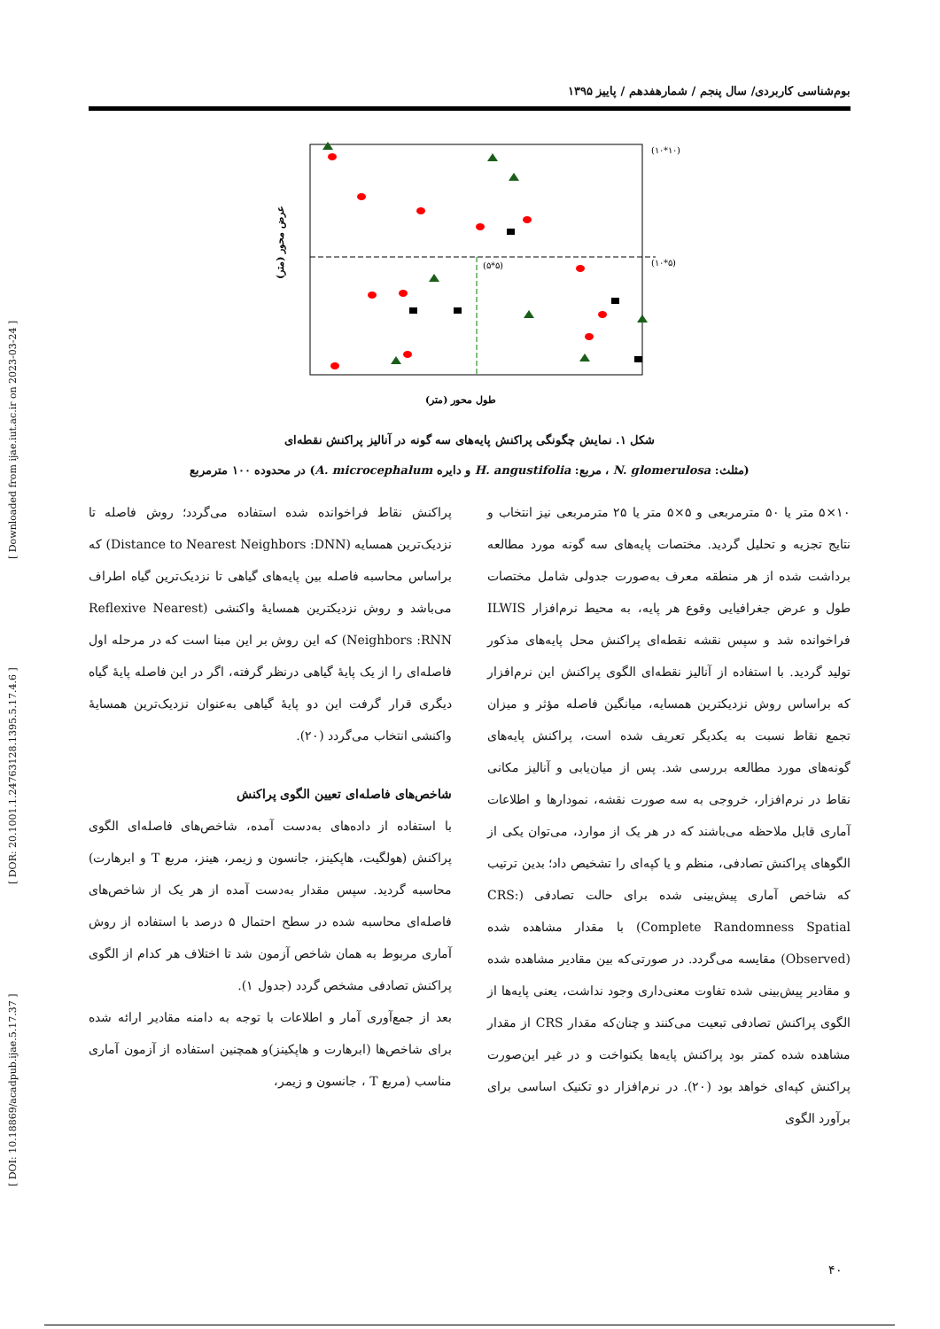[ DOI: 10.18869/acadpub.ijae.5.17.37 ] [ DOR: 20.1001.1.24763128.1395.5.17.4.6 ] [ Downloaded from ijae.iut.ac.ir on 2023-03-24 ]
بوم‌شناسی کاربردی/ سال پنجم / شمارهفدهم / پاییز ۱۳۹۵
(۱۰*۱۰)
(۱۰*۵)
(۵*۵)
طول محور (متر)
عرض محور (متر)
شکل ۱. نمایش چگونگی پراکنش پایه‌های سه گونه در آنالیز پراکنش نقطه‌ای
(مثلث: N. glomerulosa ، مربع: H. angustifolia و دایره A. microcephalum) در محدوده ۱۰۰ مترمربع
۱۰×۵ متر یا ۵۰ مترمربعی و ۵×۵ متر یا ۲۵ مترمربعی نیز انتخاب و نتایج تجزیه و تحلیل گردید. مختصات پایه‌های سه گونه مورد مطالعه برداشت شده از هر منطقه معرف به‌صورت جدولی شامل مختصات طول و عرض جغرافیایی وقوع هر پایه، به محیط نرم‌افزار ILWIS فراخوانده شد و سپس نقشه نقطه‌ای پراکنش محل پایه‌های مذکور تولید گردید. با استفاده از آنالیز نقطه‌ای الگوی پراکنش این نرم‌افزار که براساس روش نزدیکترین همسایه، میانگین فاصله مؤثر و میزان تجمع نقاط نسبت به یکدیگر تعریف شده است، پراکنش پایه‌های گونه‌های مورد مطالعه بررسی شد. پس از میان‌یابی و آنالیز مکانی نقاط در نرم‌افزار، خروجی به سه صورت نقشه، نمودارها و اطلاعات آماری قابل ملاحظه می‌باشند که در هر یک از موارد، می‌توان یکی از الگوهای پراکنش تصادفی، منظم و یا کپه‌ای را تشخیص داد؛ بدین ترتیب که شاخص آماری پیش‌بینی شده برای حالت تصادفی (CRS: Complete Randomness Spatial) با مقدار مشاهده شده (Observed) مقایسه می‌گردد. در صورتی‌که بین مقادیر مشاهده شده و مقادیر پیش‌بینی شده تفاوت معنی‌داری وجود نداشت، یعنی پایه‌ها از الگوی پراکنش تصادفی تبعیت می‌کنند و چنان‌که مقدار CRS از مقدار مشاهده شده کمتر بود پراکنش پایه‌ها یکنواخت و در غیر این‌صورت پراکنش کپه‌ای خواهد بود (۲۰). در نرم‌افزار دو تکنیک اساسی برای برآورد الگوی
پراکنش نقاط فراخوانده شده استفاده می‌گردد؛ روش فاصله تا نزدیک‌ترین همسایه (Distance to Nearest Neighbors :DNN) که براساس محاسبه فاصله بین پایه‌های گیاهی تا نزدیک‌ترین گیاه اطراف می‌باشد و روش نزدیکترین همسایهٔ واکنشی (Reflexive Nearest Neighbors :RNN) که این روش بر این مبنا است که در مرحله اول فاصله‌ای را از یک پایهٔ گیاهی درنظر گرفته، اگر در این فاصله پایهٔ گیاه دیگری قرار گرفت این دو پایهٔ گیاهی به‌عنوان نزدیک‌ترین همسایهٔ واکنشی انتخاب می‌گردد (۲۰).
شاخص‌های فاصله‌ای تعیین الگوی پراکنش
با استفاده از داده‌های به‌دست آمده، شاخص‌های فاصله‌ای الگوی پراکنش (هولگیت، هاپکینز، جانسون و زیمر، هینز، مربع T و ابرهارت) محاسبه گردید. سپس مقدار به‌دست آمده از هر یک از شاخص‌های فاصله‌ای محاسبه شده در سطح احتمال ۵ درصد با استفاده از روش آماری مربوط به همان شاخص آزمون شد تا اختلاف هر کدام از الگوی پراکنش تصادفی مشخص گردد (جدول ۱).
بعد از جمع‌آوری آمار و اطلاعات با توجه به دامنه مقادیر ارائه شده برای شاخص‌ها (ابرهارت و هاپکینز)و همچنین استفاده از آزمون آماری مناسب (مربع T ، جانسون و زیمر،
۴۰